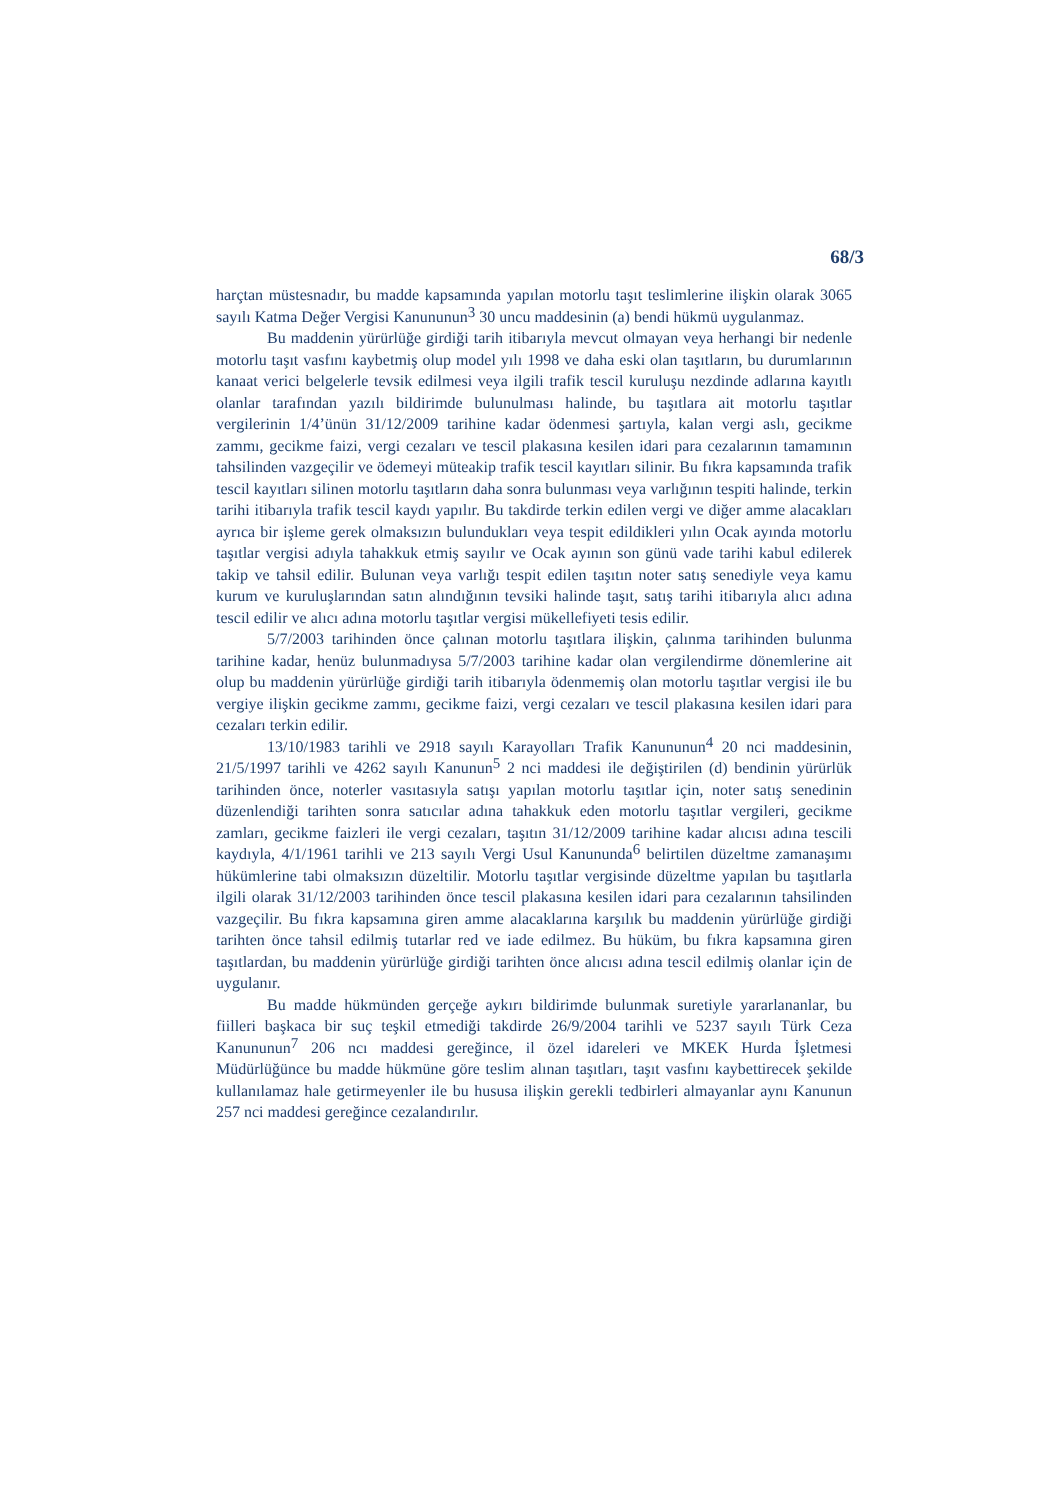68/3
harçtan müstesnadır, bu madde kapsamında yapılan motorlu taşıt teslimlerine ilişkin olarak 3065 sayılı Katma Değer Vergisi Kanununun<sup>3</sup> 30 uncu maddesinin (a) bendi hükmü uygulanmaz.
Bu maddenin yürürlüğe girdiği tarih itibarıyla mevcut olmayan veya herhangi bir nedenle motorlu taşıt vasfını kaybetmiş olup model yılı 1998 ve daha eski olan taşıtların, bu durumlarının kanaat verici belgelerle tevsik edilmesi veya ilgili trafik tescil kuruluşu nezdinde adlarına kayıtlı olanlar tarafından yazılı bildirimde bulunulması halinde, bu taşıtlara ait motorlu taşıtlar vergilerinin 1/4’ünün 31/12/2009 tarihine kadar ödenmesi şartıyla, kalan vergi aslı, gecikme zammı, gecikme faizi, vergi cezaları ve tescil plakasına kesilen idari para cezalarının tamamının tahsilinden vazgeçilir ve ödemeyi müteakip trafik tescil kayıtları silinir. Bu fıkra kapsamında trafik tescil kayıtları silinen motorlu taşıtların daha sonra bulunması veya varlığının tespiti halinde, terkin tarihi itibarıyla trafik tescil kaydı yapılır. Bu takdirde terkin edilen vergi ve diğer amme alacakları ayrıca bir işleme gerek olmaksızın bulundukları veya tespit edildikleri yılın Ocak ayında motorlu taşıtlar vergisi adıyla tahakkuk etmiş sayılır ve Ocak ayının son günü vade tarihi kabul edilerek takip ve tahsil edilir. Bulunan veya varlığı tespit edilen taşıtın noter satış senediyle veya kamu kurum ve kuruluşlarından satın alındığının tevsiki halinde taşıt, satış tarihi itibarıyla alıcı adına tescil edilir ve alıcı adına motorlu taşıtlar vergisi mükellefiyeti tesis edilir.
5/7/2003 tarihinden önce çalınan motorlu taşıtlara ilişkin, çalınma tarihinden bulunma tarihine kadar, henüz bulunmadıysa 5/7/2003 tarihine kadar olan vergilendirme dönemlerine ait olup bu maddenin yürürlüğe girdiği tarih itibarıyla ödenmemiş olan motorlu taşıtlar vergisi ile bu vergiye ilişkin gecikme zammı, gecikme faizi, vergi cezaları ve tescil plakasına kesilen idari para cezaları terkin edilir.
13/10/1983 tarihli ve 2918 sayılı Karayolları Trafik Kanununun<sup>4</sup> 20 nci maddesinin, 21/5/1997 tarihli ve 4262 sayılı Kanunun<sup>5</sup> 2 nci maddesi ile değiştirilen (d) bendinin yürürlük tarihinden önce, noterler vasıtasıyla satışı yapılan motorlu taşıtlar için, noter satış senedinin düzenlendiği tarihten sonra satıcılar adına tahakkuk eden motorlu taşıtlar vergileri, gecikme zamları, gecikme faizleri ile vergi cezaları, taşıtın 31/12/2009 tarihine kadar alıcısı adına tescili kaydıyla, 4/1/1961 tarihli ve 213 sayılı Vergi Usul Kanununda<sup>6</sup> belirtilen düzeltme zamanaşımı hükümlerine tabi olmaksızın düzeltilir. Motorlu taşıtlar vergisinde düzeltme yapılan bu taşıtlarla ilgili olarak 31/12/2003 tarihinden önce tescil plakasına kesilen idari para cezalarının tahsilinden vazgeçilir. Bu fıkra kapsamına giren amme alacaklarına karşılık bu maddenin yürürlüğe girdiği tarihten önce tahsil edilmiş tutarlar red ve iade edilmez. Bu hüküm, bu fıkra kapsamına giren taşıtlardan, bu maddenin yürürlüğe girdiği tarihten önce alıcısı adına tescil edilmiş olanlar için de uygulanır.
Bu madde hükmünden gerçeğe aykırı bildirimde bulunmak suretiyle yararlananlar, bu fiilleri başkaca bir suç teşkil etmediği takdirde 26/9/2004 tarihli ve 5237 sayılı Türk Ceza Kanununun<sup>7</sup> 206 ncı maddesi gereğince, il özel idareleri ve MKEK Hurda İşletmesi Müdürlüğünce bu madde hükmüne göre teslim alınan taşıtları, taşıt vasfını kaybettirecek şekilde kullanılamaz hale getirmeyenler ile bu hususa ilişkin gerekli tedbirleri almayanlar aynı Kanunun 257 nci maddesi gereğince cezalandırılır.